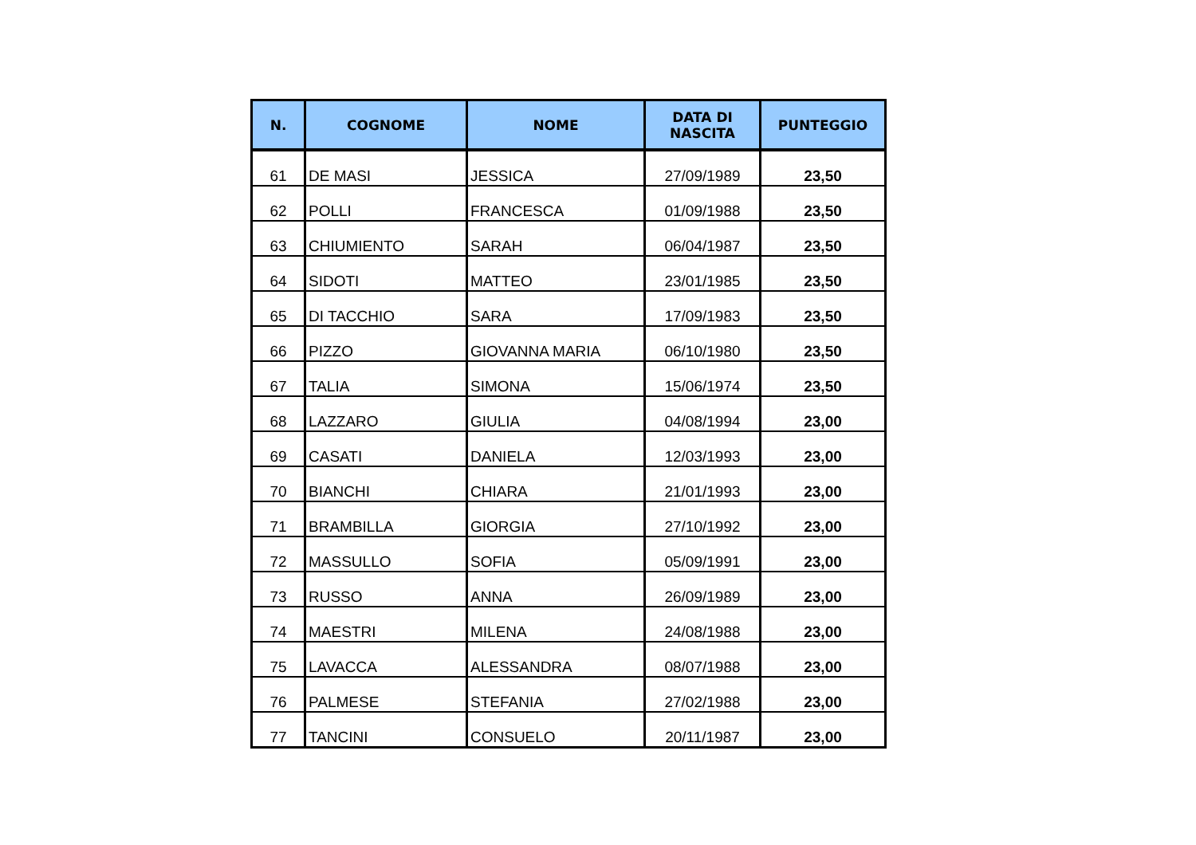| N. | COGNOME | NOME | DATA DI NASCITA | PUNTEGGIO |
| --- | --- | --- | --- | --- |
| 61 | DE MASI | JESSICA | 27/09/1989 | 23,50 |
| 62 | POLLI | FRANCESCA | 01/09/1988 | 23,50 |
| 63 | CHIUMIENTO | SARAH | 06/04/1987 | 23,50 |
| 64 | SIDOTI | MATTEO | 23/01/1985 | 23,50 |
| 65 | DI TACCHIO | SARA | 17/09/1983 | 23,50 |
| 66 | PIZZO | GIOVANNA MARIA | 06/10/1980 | 23,50 |
| 67 | TALIA | SIMONA | 15/06/1974 | 23,50 |
| 68 | LAZZARO | GIULIA | 04/08/1994 | 23,00 |
| 69 | CASATI | DANIELA | 12/03/1993 | 23,00 |
| 70 | BIANCHI | CHIARA | 21/01/1993 | 23,00 |
| 71 | BRAMBILLA | GIORGIA | 27/10/1992 | 23,00 |
| 72 | MASSULLO | SOFIA | 05/09/1991 | 23,00 |
| 73 | RUSSO | ANNA | 26/09/1989 | 23,00 |
| 74 | MAESTRI | MILENA | 24/08/1988 | 23,00 |
| 75 | LAVACCA | ALESSANDRA | 08/07/1988 | 23,00 |
| 76 | PALMESE | STEFANIA | 27/02/1988 | 23,00 |
| 77 | TANCINI | CONSUELO | 20/11/1987 | 23,00 |